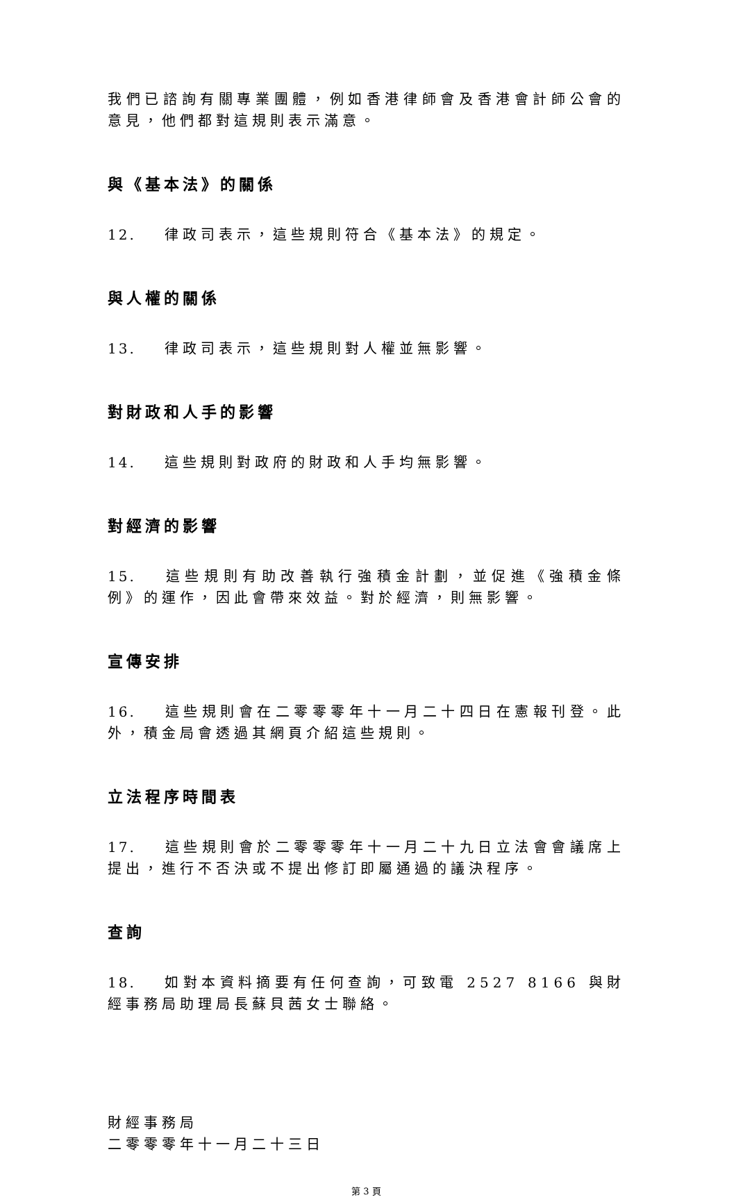我們已諮詢有關專業團體，例如香港律師會及香港會計師公會的意見，他們都對這規則表示滿意。
與《基本法》的關係
12. 律政司表示，這些規則符合《基本法》的規定。
與人權的關係
13. 律政司表示，這些規則對人權並無影響。
對財政和人手的影響
14. 這些規則對政府的財政和人手均無影響。
對經濟的影響
15. 這些規則有助改善執行強積金計劃，並促進《強積金條例》的運作，因此會帶來效益。對於經濟，則無影響。
宣傳安排
16. 這些規則會在二零零零年十一月二十四日在憲報刊登。此外，積金局會透過其網頁介紹這些規則。
立法程序時間表
17. 這些規則會於二零零零年十一月二十九日立法會會議席上提出，進行不否決或不提出修訂即屬通過的議決程序。
查詢
18. 如對本資料摘要有任何查詢，可致電 2527 8166 與財經事務局助理局長蘇貝茜女士聯絡。
財經事務局
二零零零年十一月二十三日
第 3 頁